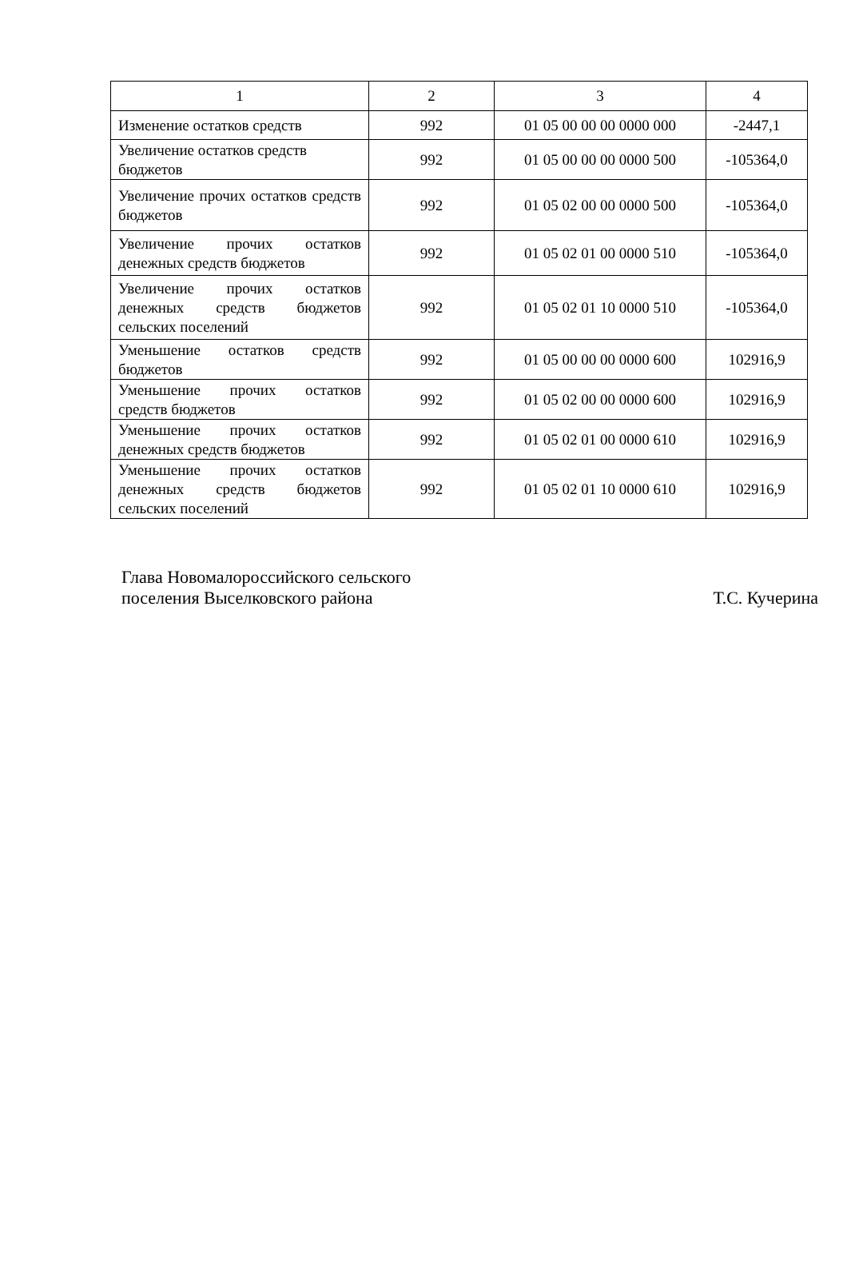| 1 | 2 | 3 | 4 |
| --- | --- | --- | --- |
| Изменение остатков средств | 992 | 01 05 00 00 00 0000 000 | -2447,1 |
| Увеличение остатков средств бюджетов | 992 | 01 05 00 00 00 0000 500 | -105364,0 |
| Увеличение прочих остатков средств бюджетов | 992 | 01 05 02 00 00 0000 500 | -105364,0 |
| Увеличение прочих остатков денежных средств бюджетов | 992 | 01 05 02 01 00 0000 510 | -105364,0 |
| Увеличение прочих остатков денежных средств бюджетов сельских поселений | 992 | 01 05 02 01 10 0000 510 | -105364,0 |
| Уменьшение остатков средств бюджетов | 992 | 01 05 00 00 00 0000 600 | 102916,9 |
| Уменьшение прочих остатков средств бюджетов | 992 | 01 05 02 00 00 0000 600 | 102916,9 |
| Уменьшение прочих остатков денежных средств бюджетов | 992 | 01 05 02 01 00 0000 610 | 102916,9 |
| Уменьшение прочих остатков денежных средств бюджетов сельских поселений | 992 | 01 05 02 01 10 0000 610 | 102916,9 |
Глава Новомалороссийского сельского
поселения Выселковского района
Т.С. Кучерина